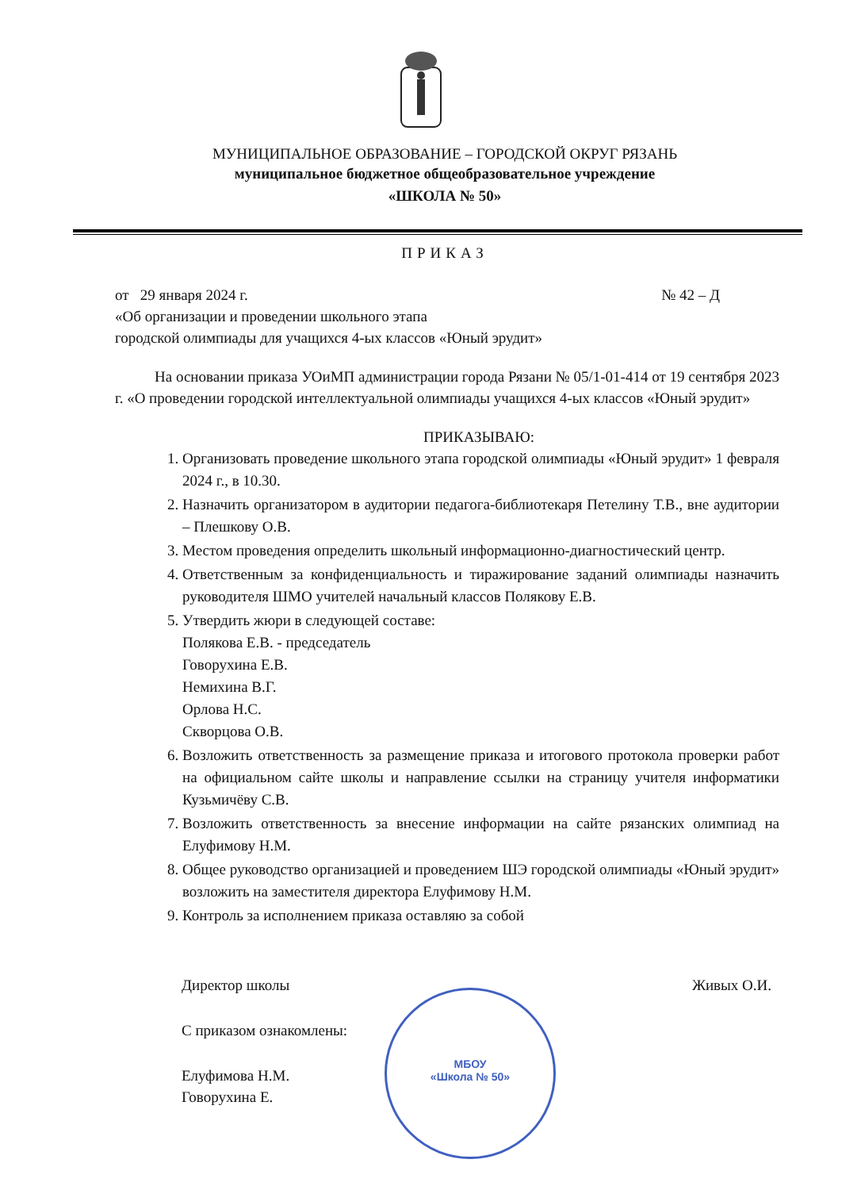МУНИЦИПАЛЬНОЕ ОБРАЗОВАНИЕ – ГОРОДСКОЙ ОКРУГ РЯЗАНЬ
муниципальное бюджетное общеобразовательное учреждение
«ШКОЛА № 50»
ПРИКАЗ
от 29 января 2024 г. № 42 – Д
«Об организации и проведении школьного этапа
городской олимпиады для учащихся 4-ых классов «Юный эрудит»
На основании приказа УОиМП администрации города Рязани № 05/1-01-414 от 19 сентября 2023 г. «О проведении городской интеллектуальной олимпиады учащихся 4-ых классов «Юный эрудит»
ПРИКАЗЫВАЮ:
1. Организовать проведение школьного этапа городской олимпиады «Юный эрудит» 1 февраля 2024 г., в 10.30.
2. Назначить организатором в аудитории педагога-библиотекаря Петелину Т.В., вне аудитории – Плешкову О.В.
3. Местом проведения определить школьный информационно-диагностический центр.
4. Ответственным за конфиденциальность и тиражирование заданий олимпиады назначить руководителя ШМО учителей начальный классов Полякову Е.В.
5. Утвердить жюри в следующей составе:
Полякова Е.В. - председатель
Говорухина Е.В.
Немихина В.Г.
Орлова Н.С.
Скворцова О.В.
6. Возложить ответственность за размещение приказа и итогового протокола проверки работ на официальном сайте школы и направление ссылки на страницу учителя информатики Кузьмичёву С.В.
7. Возложить ответственность за внесение информации на сайте рязанских олимпиад на Елуфимову Н.М.
8. Общее руководство организацией и проведением ШЭ городской олимпиады «Юный эрудит» возложить на заместителя директора Елуфимову Н.М.
9. Контроль за исполнением приказа оставляю за собой
Директор школы Живых О.И.
С приказом ознакомлены:
Елуфимова Н.М.
Говорухина Е.
МБОУ
«Школа № 50»